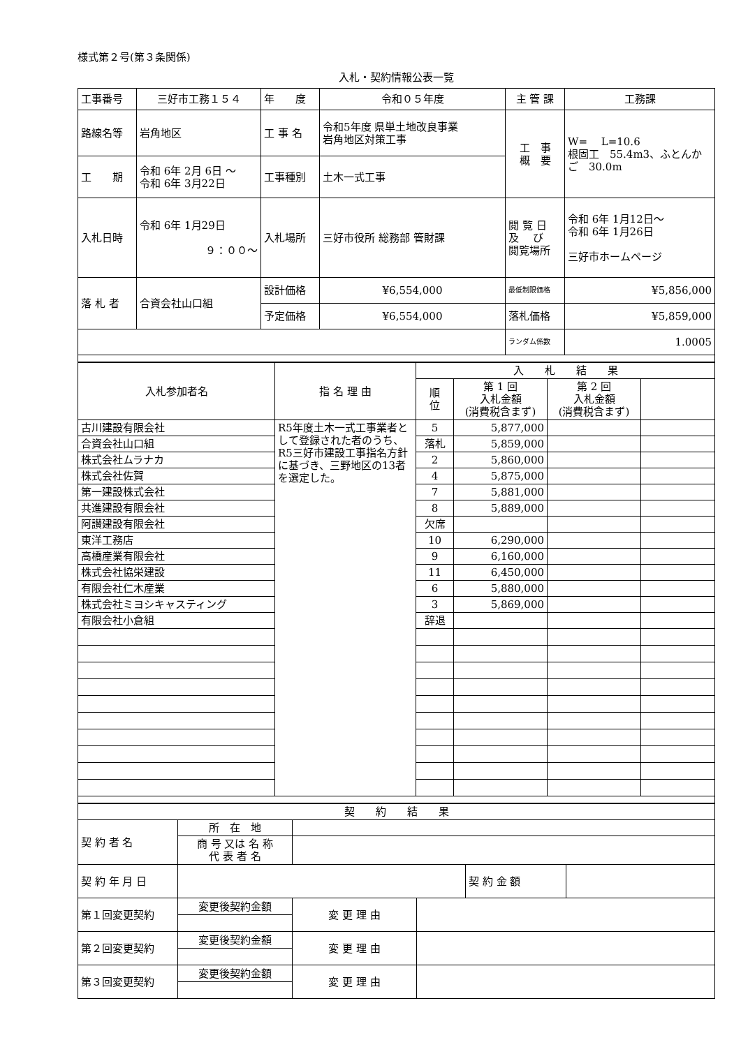様式第２号(第３条関係)
入札・契約情報公表一覧
| 工事番号 | 三好市工務１５４ | 年 度 | 令和０５年度 | 主 管 課 | 工務課 |
| 路線名等 | 岩角地区 | 工 事 名 | 令和5年度 県単土地改良事業 岩角地区対策工事 | 工 事 概 要 | W= L=10.6 根固工 55.4m3、ふとんかご 30.0m |
| 工 期 | 令和 6年 2月 6日 ～ 令和 6年 3月22日 | 工事種別 | 土木一式工事 | | |
| 入札日時 | 令和 6年 1月29日 ９：００～ | 入札場所 | 三好市役所 総務部 管財課 | 閲 覧 日 及 び 閲覧場所 | 令和 6年 1月12日～ 令和 6年 1月26日 三好市ホームページ |
| 落 札 者 | 合資会社山口組 | 設計価格 | ¥6,554,000 | 最低制限価格 | ¥5,856,000 |
| | | 予定価格 | ¥6,554,000 | 落札価格 | ¥5,859,000 |
| | | | | ランダム係数 | 1.0005 |
| 入札参加者名 | 指 名 理 由 | 入 札 結 果 | | | |
| --- | --- | --- | --- | --- | --- |
| | | 順 位 | 第 1 回 入札金額 (消費税含まず) | 第 2 回 入札金額 (消費税含まず) | |
| 古川建設有限会社 | R5年度土木一式工事業者として登録された者のうち、R5三好市建設工事指名方針に基づき、三野地区の13者を選定した。 | 5 | 5,877,000 | | |
| 合資会社山口組 | | 落札 | 5,859,000 | | |
| 株式会社ムラナカ | | 2 | 5,860,000 | | |
| 株式会社佐賀 | | 4 | 5,875,000 | | |
| 第一建設株式会社 | | 7 | 5,881,000 | | |
| 共進建設有限会社 | | 8 | 5,889,000 | | |
| 阿讃建設有限会社 | | 欠席 | | | |
| 東洋工務店 | | 10 | 6,290,000 | | |
| 高橋産業有限会社 | | 9 | 6,160,000 | | |
| 株式会社協栄建設 | | 11 | 6,450,000 | | |
| 有限会社仁木産業 | | 6 | 5,880,000 | | |
| 株式会社ミヨシキャスティング | | 3 | 5,869,000 | | |
| 有限会社小倉組 | | 辞退 | | | |
| 契 約 結 果 | | | | | |
| 契 約 者 名 | 所 在 地 | | | | |
| | 商 号 又は 名 称 代 表 者 名 | | | | |
| 契 約 年 月 日 | | | | 契 約 金 額 | |
| 第１回変更契約 | 変更後契約金額 | 変 更 理 由 | | | |
| 第２回変更契約 | 変更後契約金額 | 変 更 理 由 | | | |
| 第３回変更契約 | 変更後契約金額 | 変 更 理 由 | | | |